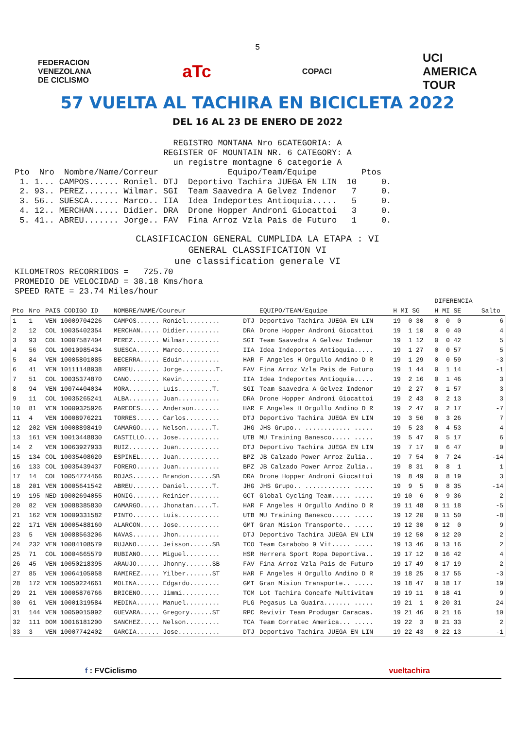5
FEDERACION
VENEZOLANA
DE CICLISMO
aTc
COPACI
UCI
AMERICA
TOUR
57 VUELTA AL TACHIRA EN BICICLETA 2022
DEL 16 AL 23 DE ENERO DE 2022
REGISTRO MONTANA Nro 6CATEGORIA: A
REGISTER OF MOUNTAIN NR. 6 CATEGORY: A
un registre montagne 6 categorie A
Pto  Nro  Nombre/Name/Correur              Equipo/Team/Equipe         Ptos
 1. 1... CAMPOS...... Roniel. DTJ  Deportivo Tachira JUEGA EN LIN  10     0.
 2. 93.. PEREZ....... Wilmar. SGI  Team Saavedra A Gelvez Indenor   7     0.
 3. 56.. SUESCA...... Marco.. IIA  Idea Indeportes Antioquia.....   5     0.
 4. 12.. MERCHAN..... Didier. DRA  Drone Hopper Androni Giocattoi   3     0.
 5. 41.. ABREU....... Jorge.. FAV  Fina Arroz Vzla Pais de Futuro   1     0.
CLASIFICACION GENERAL CUMPLIDA LA ETAPA : VI
GENERAL CLASSIFICATION VI
une classification generale VI
KILOMETROS RECORRIDOS =   725.70
PROMEDIO DE VELOCIDAD = 38.18 Kms/hora
SPEED RATE = 23.74 Miles/hour
| | | | | | | | | DIFERENCIA | |
| --- | --- | --- | --- | --- | --- | --- | --- | --- | --- |
| Pto | Nro | PAIS CODIGO ID | NOMBRE/NAME/Coureur | | EQUIPO/TEAM/Equipe | H MI SG | | H MI SE | Salto |
| 1 | 1 | VEN 10009704226 | CAMPOS...... Roniel......... | DTJ | Deportivo Tachira JUEGA EN LIN | 19 0 30 | | 0 0 0 | 6 |
| 2 | 12 | COL 10035402354 | MERCHAN..... Didier......... | DRA | Drone Hopper Androni Giocattoi | 19 1 10 | | 0 0 40 | 4 |
| 3 | 93 | COL 10007587404 | PEREZ....... Wilmar......... | SGI | Team Saavedra A Gelvez Indenor | 19 1 12 | | 0 0 42 | 5 |
| 4 | 56 | COL 10010985434 | SUESCA...... Marco.......... | IIA | Idea Indeportes Antioquia..... | 19 1 27 | | 0 0 57 | 5 |
| 5 | 84 | VEN 10005801085 | BECERRA..... Eduin.......... | HAR | F Angeles H Orgullo Andino D R | 19 1 29 | | 0 0 59 | -3 |
| 6 | 41 | VEN 10111148038 | ABREU....... Jorge.........T. | FAV | Fina Arroz Vzla Pais de Futuro | 19 1 44 | | 0 1 14 | -1 |
| 7 | 51 | COL 10035374870 | CANO........ Kevin.......... | IIA | Idea Indeportes Antioquia..... | 19 2 16 | | 0 1 46 | 3 |
| 8 | 94 | VEN 10074404034 | MORA........ Luis.........T. | SGI | Team Saavedra A Gelvez Indenor | 19 2 27 | | 0 1 57 | 3 |
| 9 | 11 | COL 10035265241 | ALBA........ Juan........... | DRA | Drone Hopper Androni Giocattoi | 19 2 43 | | 0 2 13 | 3 |
| 10 | 81 | VEN 10009325926 | PAREDES..... Anderson....... | HAR | F Angeles H Orgullo Andino D R | 19 2 47 | | 0 2 17 | -7 |
| 11 | 4 | VEN 10008976221 | TORRES...... Carlos......... | DTJ | Deportivo Tachira JUEGA EN LIN | 19 3 56 | | 0 3 26 | 7 |
| 12 | 202 | VEN 10008898419 | CAMARGO..... Nelson.......T. | JHG | JHS Grupo.. ............ ..... | 19 5 23 | | 0 4 53 | 4 |
| 13 | 161 | VEN 10013448830 | CASTILLO.... Jose........... | UTB | MU Training Banesco..... ..... | 19 5 47 | | 0 5 17 | 6 |
| 14 | 2 | VEN 10063927933 | RUIZ........ Juan........... | DTJ | Deportivo Tachira JUEGA EN LIN | 19 7 17 | | 0 6 47 | 0 |
| 15 | 134 | COL 10035408620 | ESPINEL..... Juan........... | BPZ | JB Calzado Power Arroz Zulia.. | 19 7 54 | | 0 7 24 | -14 |
| 16 | 133 | COL 10035439437 | FORERO...... Juan........... | BPZ | JB Calzado Power Arroz Zulia.. | 19 8 31 | | 0 8 1 | 1 |
| 17 | 14 | COL 10054774466 | ROJAS....... Brandon......SB | DRA | Drone Hopper Androni Giocattoi | 19 8 49 | | 0 8 19 | 3 |
| 18 | 201 | VEN 10005641542 | ABREU....... Daniel.......T. | JHG | JHS Grupo.. ............ ..... | 19 9 5 | | 0 8 35 | -14 |
| 19 | 195 | NED 10002694055 | HONIG....... Reinier........ | GCT | Global Cycling Team..... ..... | 19 10 6 | | 0 9 36 | 2 |
| 20 | 82 | VEN 10088385830 | CAMARGO..... Jhonatan.....T. | HAR | F Angeles H Orgullo Andino D R | 19 11 48 | | 0 11 18 | -5 |
| 21 | 162 | VEN 10009331582 | PINTO....... Luis........... | UTB | MU Training Banesco..... ..... | 19 12 20 | | 0 11 50 | -8 |
| 22 | 171 | VEN 10005488160 | ALARCON..... Jose........... | GMT | Gran Mision Transporte.. ..... | 19 12 30 | | 0 12 0 | 9 |
| 23 | 5 | VEN 10088563206 | NAVAS....... Jhon........... | DTJ | Deportivo Tachira JUEGA EN LIN | 19 12 50 | | 0 12 20 | 2 |
| 24 | 232 | VEN 10084108579 | RUJANO...... Jeisson......SB | TCO | Team Carabobo 9 Vit..... ..... | 19 13 46 | | 0 13 16 | 2 |
| 25 | 71 | COL 10004665579 | RUBIANO..... Miguel......... | HSR | Herrera Sport Ropa Deportiva.. | 19 17 12 | | 0 16 42 | 4 |
| 26 | 45 | VEN 10050218395 | ARAUJO...... Jhonny.......SB | FAV | Fina Arroz Vzla Pais de Futuro | 19 17 49 | | 0 17 19 | 2 |
| 27 | 85 | VEN 10064105058 | RAMIREZ..... Yilber.......ST | HAR | F Angeles H Orgullo Andino D R | 19 18 25 | | 0 17 55 | -3 |
| 28 | 172 | VEN 10050224661 | MOLINA...... Edgardo........ | GMT | Gran Mision Transporte.. ..... | 19 18 47 | | 0 18 17 | 19 |
| 29 | 21 | VEN 10005876766 | BRICENO..... Jimmi.......... | TCM | Lot Tachira Concafe Multivitam | 19 19 11 | | 0 18 41 | 9 |
| 30 | 61 | VEN 10001319584 | MEDINA...... Manuel......... | PLG | Pegasus La Guaira....... ..... | 19 21 1 | | 0 20 31 | 24 |
| 31 | 144 | VEN 10059015992 | GUEVARA..... Gregory......ST | RPC | Revivir Team Produgar Caracas. | 19 21 46 | | 0 21 16 | 10 |
| 32 | 111 | DOM 10016181200 | SANCHEZ..... Nelson......... | TCA | Team Corratec America... ..... | 19 22 3 | | 0 21 33 | 2 |
| 33 | 3 | VEN 10007742402 | GARCIA...... Jose........... | DTJ | Deportivo Tachira JUEGA EN LIN | 19 22 43 | | 0 22 13 | -1 |
f : FVCiclismo vueltachira